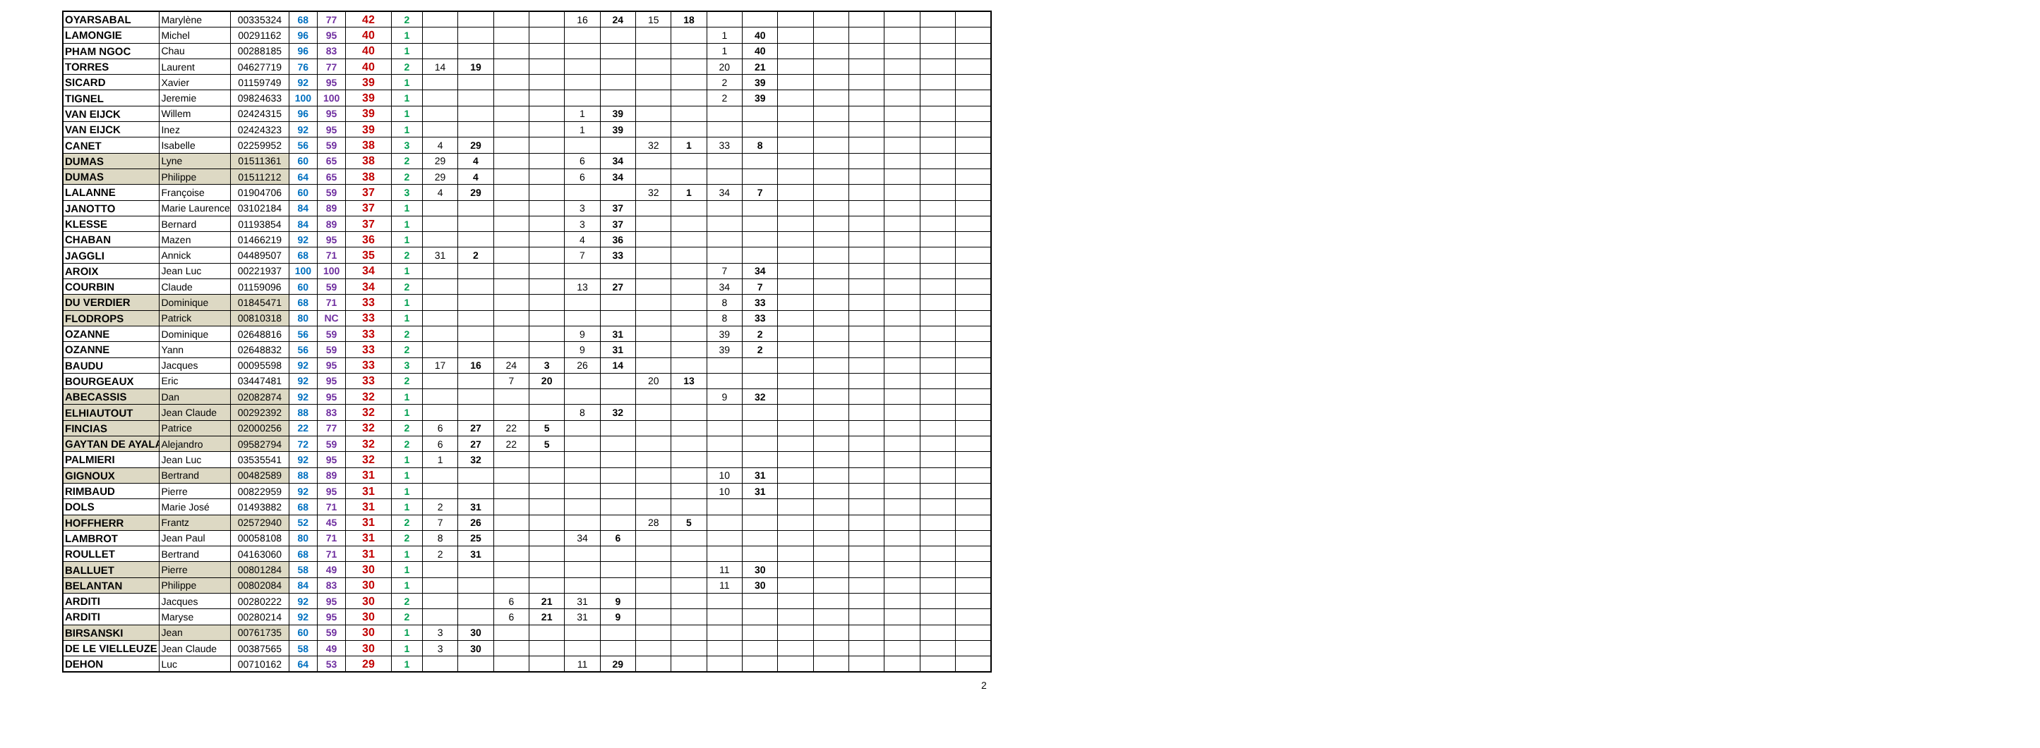| OYARSABAL | Marylène | 00335324 | 68 | 77 | 42 | 2 | | | | | 16 | 24 | 15 | 18 | | | | | | | | |
| LAMONGIE | Michel | 00291162 | 96 | 95 | 40 | 1 | | | | | | | | | 1 | 40 | | | | | | |
| PHAM NGOC | Chau | 00288185 | 96 | 83 | 40 | 1 | | | | | | | | | 1 | 40 | | | | | | |
| TORRES | Laurent | 04627719 | 76 | 77 | 40 | 2 | 14 | 19 | | | | | | | 20 | 21 | | | | | | |
| SICARD | Xavier | 01159749 | 92 | 95 | 39 | 1 | | | | | | | | | 2 | 39 | | | | | | |
| TIGNEL | Jeremie | 09824633 | 100 | 100 | 39 | 1 | | | | | | | | | 2 | 39 | | | | | | |
| VAN EIJCK | Willem | 02424315 | 96 | 95 | 39 | 1 | | | | | 1 | 39 | | | | | | | | | | |
| VAN EIJCK | Inez | 02424323 | 92 | 95 | 39 | 1 | | | | | 1 | 39 | | | | | | | | | | |
| CANET | Isabelle | 02259952 | 56 | 59 | 38 | 3 | 4 | 29 | | | | | 32 | 1 | 33 | 8 | | | | | | |
| DUMAS | Lyne | 01511361 | 60 | 65 | 38 | 2 | 29 | 4 | | | 6 | 34 | | | | | | | | | | |
| DUMAS | Philippe | 01511212 | 64 | 65 | 38 | 2 | 29 | 4 | | | 6 | 34 | | | | | | | | | | |
| LALANNE | Françoise | 01904706 | 60 | 59 | 37 | 3 | 4 | 29 | | | | | 32 | 1 | 34 | 7 | | | | | | |
| JANOTTO | Marie Laurence | 03102184 | 84 | 89 | 37 | 1 | | | | | 3 | 37 | | | | | | | | | | |
| KLESSE | Bernard | 01193854 | 84 | 89 | 37 | 1 | | | | | 3 | 37 | | | | | | | | | | |
| CHABAN | Mazen | 01466219 | 92 | 95 | 36 | 1 | | | | | 4 | 36 | | | | | | | | | | |
| JAGGLI | Annick | 04489507 | 68 | 71 | 35 | 2 | 31 | 2 | | | 7 | 33 | | | | | | | | | | |
| AROIX | Jean Luc | 00221937 | 100 | 100 | 34 | 1 | | | | | | | | | 7 | 34 | | | | | | |
| COURBIN | Claude | 01159096 | 60 | 59 | 34 | 2 | | | | | 13 | 27 | | | 34 | 7 | | | | | | |
| DU VERDIER | Dominique | 01845471 | 68 | 71 | 33 | 1 | | | | | | | | | 8 | 33 | | | | | | |
| FLODROPS | Patrick | 00810318 | 80 | NC | 33 | 1 | | | | | | | | | 8 | 33 | | | | | | |
| OZANNE | Dominique | 02648816 | 56 | 59 | 33 | 2 | | | | | 9 | 31 | | | 39 | 2 | | | | | | |
| OZANNE | Yann | 02648832 | 56 | 59 | 33 | 2 | | | | | 9 | 31 | | | 39 | 2 | | | | | | |
| BAUDU | Jacques | 00095598 | 92 | 95 | 33 | 3 | 17 | 16 | 24 | 3 | 26 | 14 | | | | | | | | | | |
| BOURGEAUX | Eric | 03447481 | 92 | 95 | 33 | 2 | | | 7 | 20 | | | 20 | 13 | | | | | | | | |
| ABECASSIS | Dan | 02082874 | 92 | 95 | 32 | 1 | | | | | | | | | 9 | 32 | | | | | | |
| ELHIAUTOUT | Jean Claude | 00292392 | 88 | 83 | 32 | 1 | | | | | 8 | 32 | | | | | | | | | | |
| FINCIAS | Patrice | 02000256 | 22 | 77 | 32 | 2 | 6 | 27 | 22 | 5 | | | | | | | | | | | | |
| GAYTAN DE AYALA | Alejandro | 09582794 | 72 | 59 | 32 | 2 | 6 | 27 | 22 | 5 | | | | | | | | | | | | |
| PALMIERI | Jean Luc | 03535541 | 92 | 95 | 32 | 1 | 1 | 32 | | | | | | | | | | | | | | |
| GIGNOUX | Bertrand | 00482589 | 88 | 89 | 31 | 1 | | | | | | | | | 10 | 31 | | | | | | |
| RIMBAUD | Pierre | 00822959 | 92 | 95 | 31 | 1 | | | | | | | | | 10 | 31 | | | | | | |
| DOLS | Marie José | 01493882 | 68 | 71 | 31 | 1 | 2 | 31 | | | | | | | | | | | | | | |
| HOFFHERR | Frantz | 02572940 | 52 | 45 | 31 | 2 | 7 | 26 | | | | | 28 | 5 | | | | | | | | |
| LAMBROT | Jean Paul | 00058108 | 80 | 71 | 31 | 2 | 8 | 25 | | | 34 | 6 | | | | | | | | | | |
| ROULLET | Bertrand | 04163060 | 68 | 71 | 31 | 1 | 2 | 31 | | | | | | | | | | | | | | |
| BALLUET | Pierre | 00801284 | 58 | 49 | 30 | 1 | | | | | | | | | 11 | 30 | | | | | | |
| BELANTAN | Philippe | 00802084 | 84 | 83 | 30 | 1 | | | | | | | | | 11 | 30 | | | | | | |
| ARDITI | Jacques | 00280222 | 92 | 95 | 30 | 2 | | | 6 | 21 | 31 | 9 | | | | | | | | | | |
| ARDITI | Maryse | 00280214 | 92 | 95 | 30 | 2 | | | 6 | 21 | 31 | 9 | | | | | | | | | | |
| BIRSANSKI | Jean | 00761735 | 60 | 59 | 30 | 1 | 3 | 30 | | | | | | | | | | | | | | |
| DE LE VIELLEUZE | Jean Claude | 00387565 | 58 | 49 | 30 | 1 | 3 | 30 | | | | | | | | | | | | | | |
| DEHON | Luc | 00710162 | 64 | 53 | 29 | 1 | | | | | 11 | 29 | | | | | | | | | | |
2